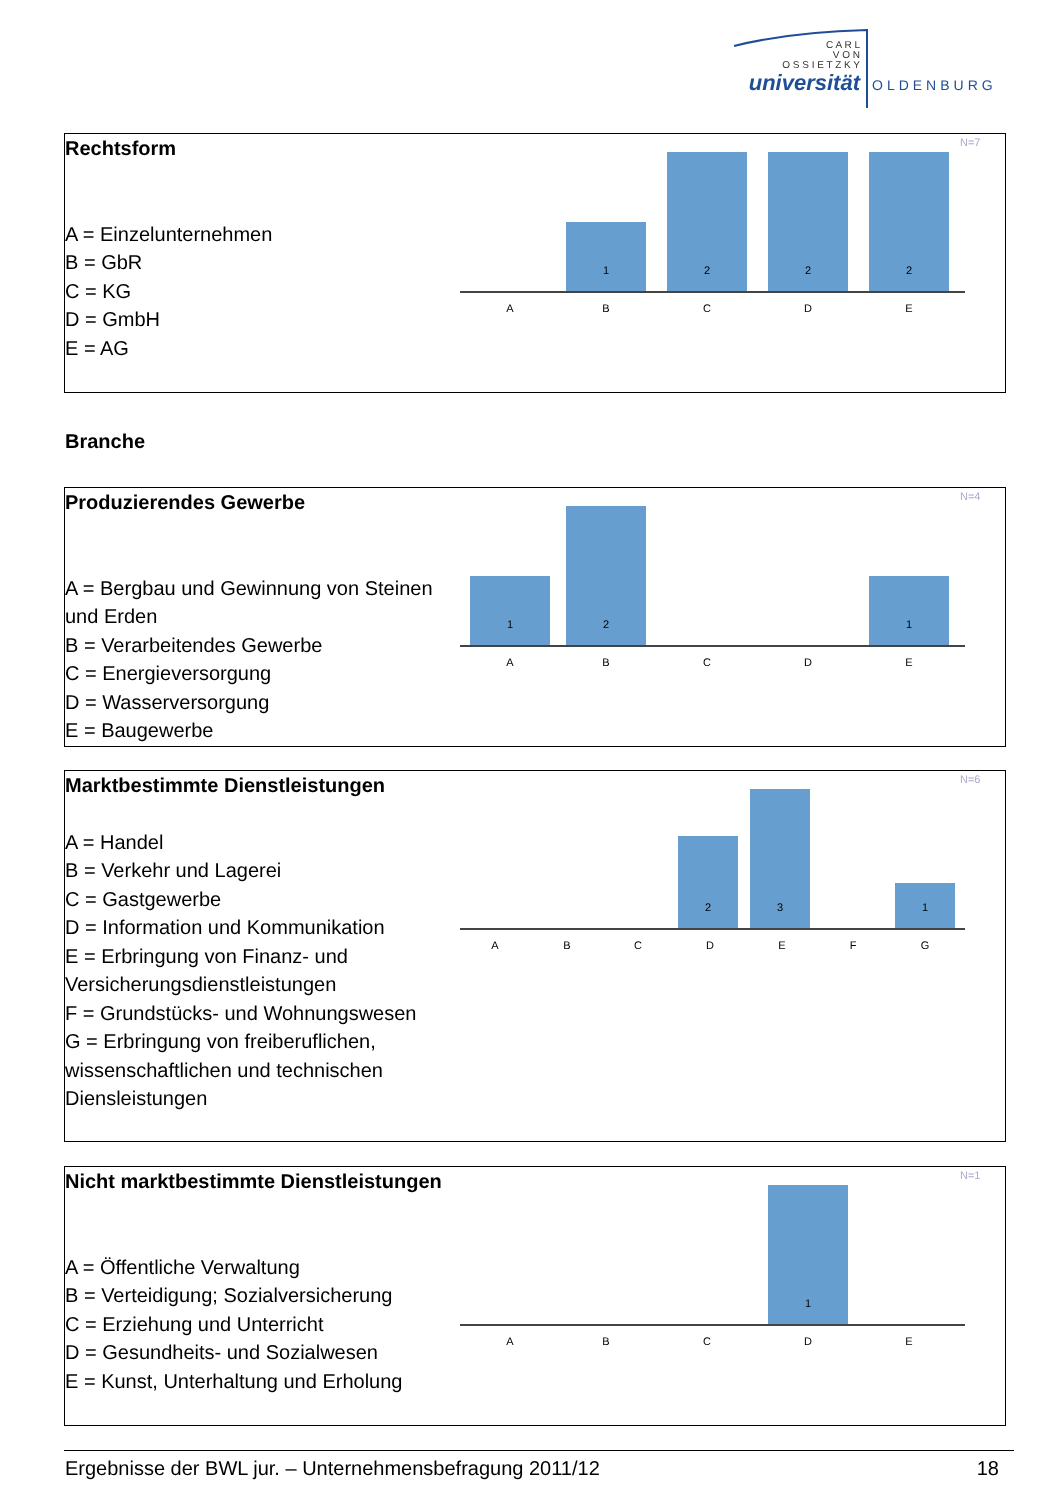C A R L
V O N
O S S I E T Z K Y
universität
OLDENBURG
Rechtsform
A = Einzelunternehmen
B = GbR
C = KG
D = GmbH
E = AG
N=7
1
2
2
2
A
B
C
D
E
Branche
Produzierendes Gewerbe
A = Bergbau und Gewinnung von Steinen und Erden
B = Verarbeitendes Gewerbe
C = Energieversorgung
D = Wasserversorgung
E = Baugewerbe
N=4
1
2
1
A
B
C
D
E
Marktbestimmte Dienstleistungen
A = Handel
B = Verkehr und Lagerei
C = Gastgewerbe
D = Information und Kommunikation
E = Erbringung von Finanz- und Versicherungsdienstleistungen
F = Grundstücks- und Wohnungswesen
G = Erbringung von freiberuflichen, wissenschaftlichen und technischen Diensleistungen
N=6
2
3
1
A
B
C
D
E
F
G
Nicht marktbestimmte Dienstleistungen
A = Öffentliche Verwaltung
B = Verteidigung; Sozialversicherung
C = Erziehung und Unterricht
D = Gesundheits- und Sozialwesen
E = Kunst, Unterhaltung und Erholung
N=1
1
A
B
C
D
E
Ergebnisse der BWL jur. – Unternehmensbefragung 2011/12 18